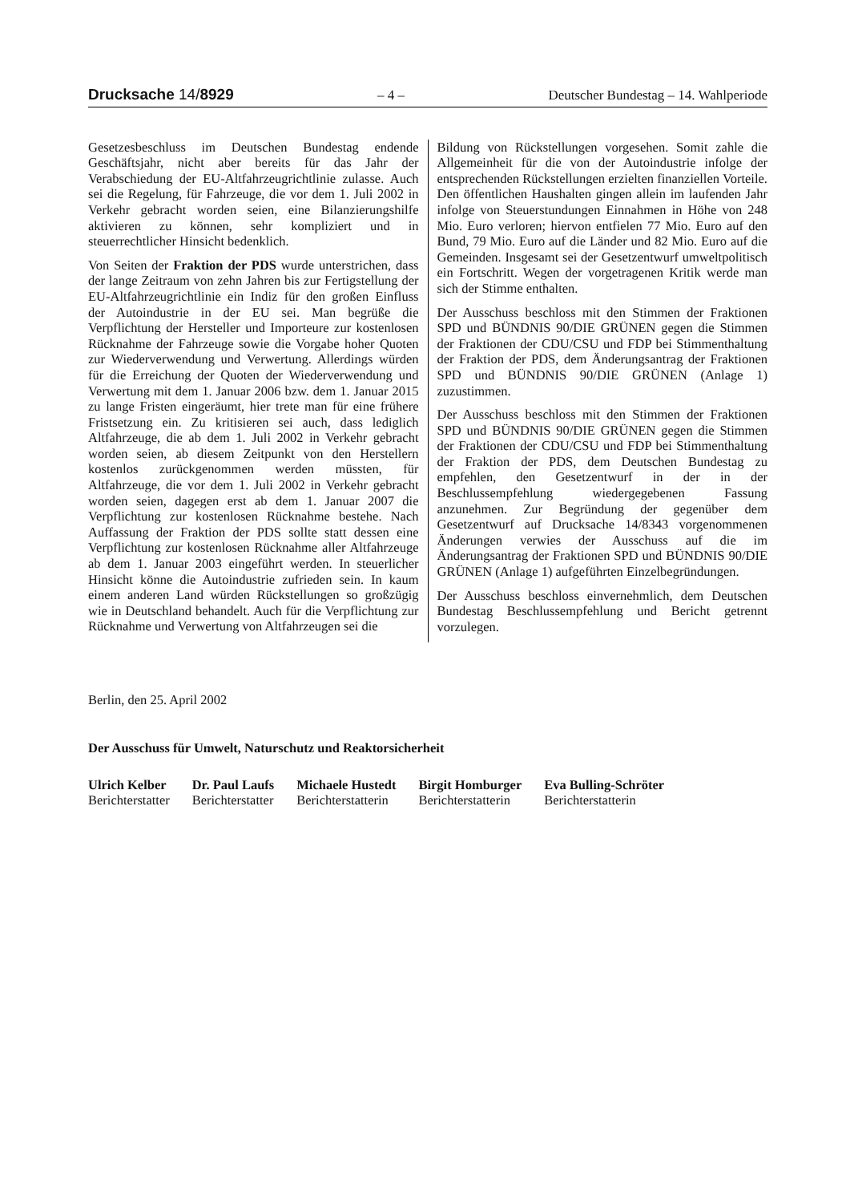Drucksache 14/8929 – 4 – Deutscher Bundestag – 14. Wahlperiode
Gesetzesbeschluss im Deutschen Bundestag endende Geschäftsjahr, nicht aber bereits für das Jahr der Verabschiedung der EU-Altfahrzeugrichtlinie zulasse. Auch sei die Regelung, für Fahrzeuge, die vor dem 1. Juli 2002 in Verkehr gebracht worden seien, eine Bilanzierungshilfe aktivieren zu können, sehr kompliziert und in steuerrechtlicher Hinsicht bedenklich.
Von Seiten der Fraktion der PDS wurde unterstrichen, dass der lange Zeitraum von zehn Jahren bis zur Fertigstellung der EU-Altfahrzeugrichtlinie ein Indiz für den großen Einfluss der Autoindustrie in der EU sei. Man begrüße die Verpflichtung der Hersteller und Importeure zur kostenlosen Rücknahme der Fahrzeuge sowie die Vorgabe hoher Quoten zur Wiederverwendung und Verwertung. Allerdings würden für die Erreichung der Quoten der Wiederverwendung und Verwertung mit dem 1. Januar 2006 bzw. dem 1. Januar 2015 zu lange Fristen eingeräumt, hier trete man für eine frühere Fristsetzung ein. Zu kritisieren sei auch, dass lediglich Altfahrzeuge, die ab dem 1. Juli 2002 in Verkehr gebracht worden seien, ab diesem Zeitpunkt von den Herstellern kostenlos zurückgenommen werden müssten, für Altfahrzeuge, die vor dem 1. Juli 2002 in Verkehr gebracht worden seien, dagegen erst ab dem 1. Januar 2007 die Verpflichtung zur kostenlosen Rücknahme bestehe. Nach Auffassung der Fraktion der PDS sollte statt dessen eine Verpflichtung zur kostenlosen Rücknahme aller Altfahrzeuge ab dem 1. Januar 2003 eingeführt werden. In steuerlicher Hinsicht könne die Autoindustrie zufrieden sein. In kaum einem anderen Land würden Rückstellungen so großzügig wie in Deutschland behandelt. Auch für die Verpflichtung zur Rücknahme und Verwertung von Altfahrzeugen sei die
Bildung von Rückstellungen vorgesehen. Somit zahle die Allgemeinheit für die von der Autoindustrie infolge der entsprechenden Rückstellungen erzielten finanziellen Vorteile. Den öffentlichen Haushalten gingen allein im laufenden Jahr infolge von Steuerstundungen Einnahmen in Höhe von 248 Mio. Euro verloren; hiervon entfielen 77 Mio. Euro auf den Bund, 79 Mio. Euro auf die Länder und 82 Mio. Euro auf die Gemeinden. Insgesamt sei der Gesetzentwurf umweltpolitisch ein Fortschritt. Wegen der vorgetragenen Kritik werde man sich der Stimme enthalten.
Der Ausschuss beschloss mit den Stimmen der Fraktionen SPD und BÜNDNIS 90/DIE GRÜNEN gegen die Stimmen der Fraktionen der CDU/CSU und FDP bei Stimmenthaltung der Fraktion der PDS, dem Änderungsantrag der Fraktionen SPD und BÜNDNIS 90/DIE GRÜNEN (Anlage 1) zuzustimmen.
Der Ausschuss beschloss mit den Stimmen der Fraktionen SPD und BÜNDNIS 90/DIE GRÜNEN gegen die Stimmen der Fraktionen der CDU/CSU und FDP bei Stimmenthaltung der Fraktion der PDS, dem Deutschen Bundestag zu empfehlen, den Gesetzentwurf in der in der Beschlussempfehlung wiedergegebenen Fassung anzunehmen. Zur Begründung der gegenüber dem Gesetzentwurf auf Drucksache 14/8343 vorgenommenen Änderungen verwies der Ausschuss auf die im Änderungsantrag der Fraktionen SPD und BÜNDNIS 90/DIE GRÜNEN (Anlage 1) aufgeführten Einzelbegründungen.
Der Ausschuss beschloss einvernehmlich, dem Deutschen Bundestag Beschlussempfehlung und Bericht getrennt vorzulegen.
Berlin, den 25. April 2002
Der Ausschuss für Umwelt, Naturschutz und Reaktorsicherheit
Ulrich Kelber
Berichterstatter
Dr. Paul Laufs
Berichterstatter
Michaele Hustedt
Berichterstatterin
Birgit Homburger
Berichterstatterin
Eva Bulling-Schröter
Berichterstatterin